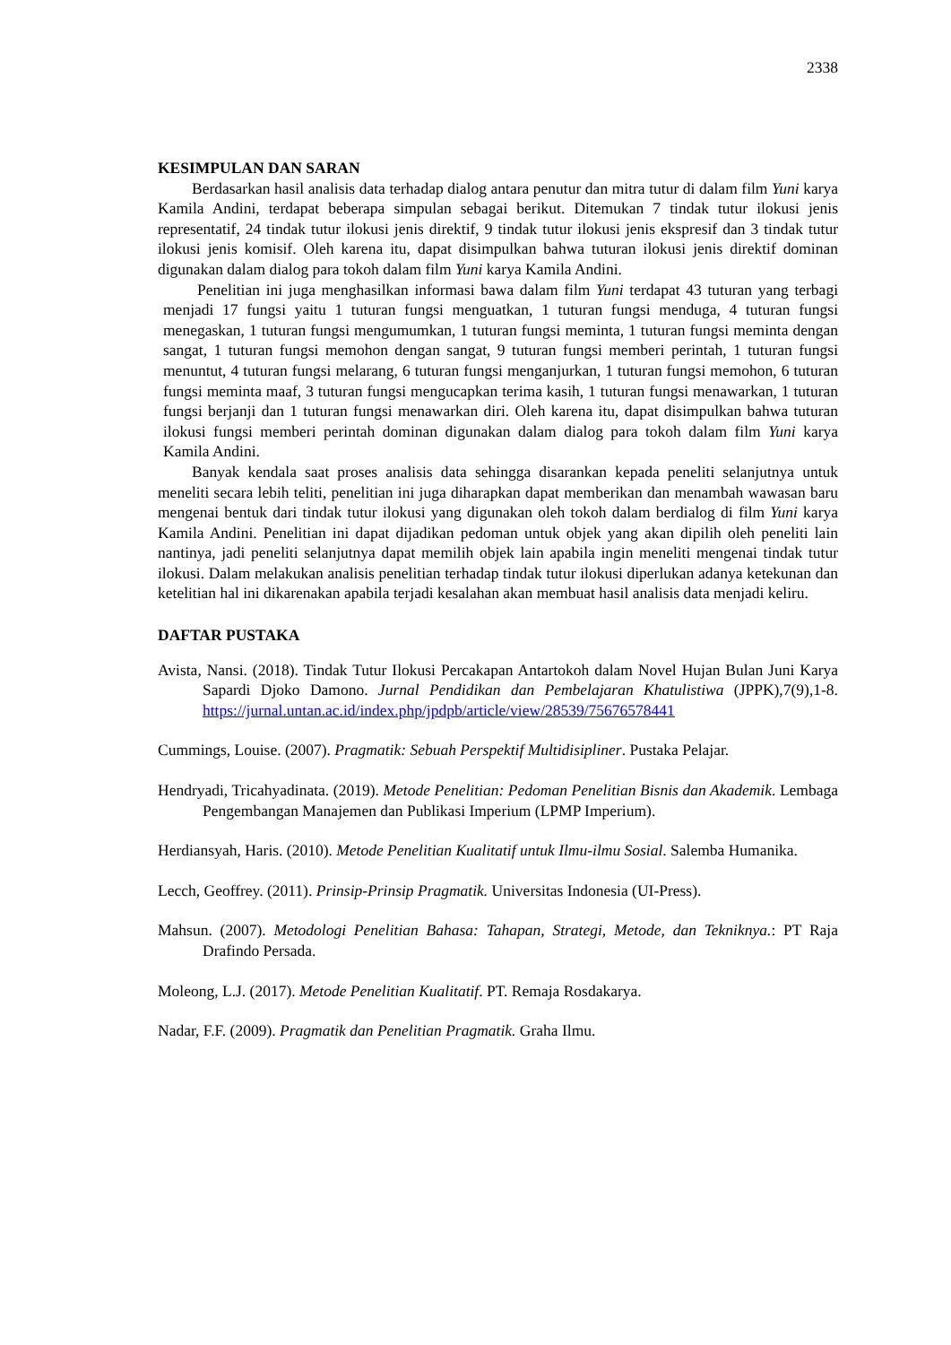2338
KESIMPULAN DAN SARAN
Berdasarkan hasil analisis data terhadap dialog antara penutur dan mitra tutur di dalam film Yuni karya Kamila Andini, terdapat beberapa simpulan sebagai berikut. Ditemukan 7 tindak tutur ilokusi jenis representatif, 24 tindak tutur ilokusi jenis direktif, 9 tindak tutur ilokusi jenis ekspresif dan 3 tindak tutur ilokusi jenis komisif. Oleh karena itu, dapat disimpulkan bahwa tuturan ilokusi jenis direktif dominan digunakan dalam dialog para tokoh dalam film Yuni karya Kamila Andini.
Penelitian ini juga menghasilkan informasi bawa dalam film Yuni terdapat 43 tuturan yang terbagi menjadi 17 fungsi yaitu 1 tuturan fungsi menguatkan, 1 tuturan fungsi menduga, 4 tuturan fungsi menegaskan, 1 tuturan fungsi mengumumkan, 1 tuturan fungsi meminta, 1 tuturan fungsi meminta dengan sangat, 1 tuturan fungsi memohon dengan sangat, 9 tuturan fungsi memberi perintah, 1 tuturan fungsi menuntut, 4 tuturan fungsi melarang, 6 tuturan fungsi menganjurkan, 1 tuturan fungsi memohon, 6 tuturan fungsi meminta maaf, 3 tuturan fungsi mengucapkan terima kasih, 1 tuturan fungsi menawarkan, 1 tuturan fungsi berjanji dan 1 tuturan fungsi menawarkan diri. Oleh karena itu, dapat disimpulkan bahwa tuturan ilokusi fungsi memberi perintah dominan digunakan dalam dialog para tokoh dalam film Yuni karya Kamila Andini.
Banyak kendala saat proses analisis data sehingga disarankan kepada peneliti selanjutnya untuk meneliti secara lebih teliti, penelitian ini juga diharapkan dapat memberikan dan menambah wawasan baru mengenai bentuk dari tindak tutur ilokusi yang digunakan oleh tokoh dalam berdialog di film Yuni karya Kamila Andini. Penelitian ini dapat dijadikan pedoman untuk objek yang akan dipilih oleh peneliti lain nantinya, jadi peneliti selanjutnya dapat memilih objek lain apabila ingin meneliti mengenai tindak tutur ilokusi. Dalam melakukan analisis penelitian terhadap tindak tutur ilokusi diperlukan adanya ketekunan dan ketelitian hal ini dikarenakan apabila terjadi kesalahan akan membuat hasil analisis data menjadi keliru.
DAFTAR PUSTAKA
Avista, Nansi. (2018). Tindak Tutur Ilokusi Percakapan Antartokoh dalam Novel Hujan Bulan Juni Karya Sapardi Djoko Damono. Jurnal Pendidikan dan Pembelajaran Khatulistiwa (JPPK),7(9),1-8. https://jurnal.untan.ac.id/index.php/jpdpb/article/view/28539/75676578441
Cummings, Louise. (2007). Pragmatik: Sebuah Perspektif Multidisipliner. Pustaka Pelajar.
Hendryadi, Tricahyadinata. (2019). Metode Penelitian: Pedoman Penelitian Bisnis dan Akademik. Lembaga Pengembangan Manajemen dan Publikasi Imperium (LPMP Imperium).
Herdiansyah, Haris. (2010). Metode Penelitian Kualitatif untuk Ilmu-ilmu Sosial. Salemba Humanika.
Lecch, Geoffrey. (2011). Prinsip-Prinsip Pragmatik. Universitas Indonesia (UI-Press).
Mahsun. (2007). Metodologi Penelitian Bahasa: Tahapan, Strategi, Metode, dan Tekniknya.: PT Raja Drafindo Persada.
Moleong, L.J. (2017). Metode Penelitian Kualitatif. PT. Remaja Rosdakarya.
Nadar, F.F. (2009). Pragmatik dan Penelitian Pragmatik. Graha Ilmu.